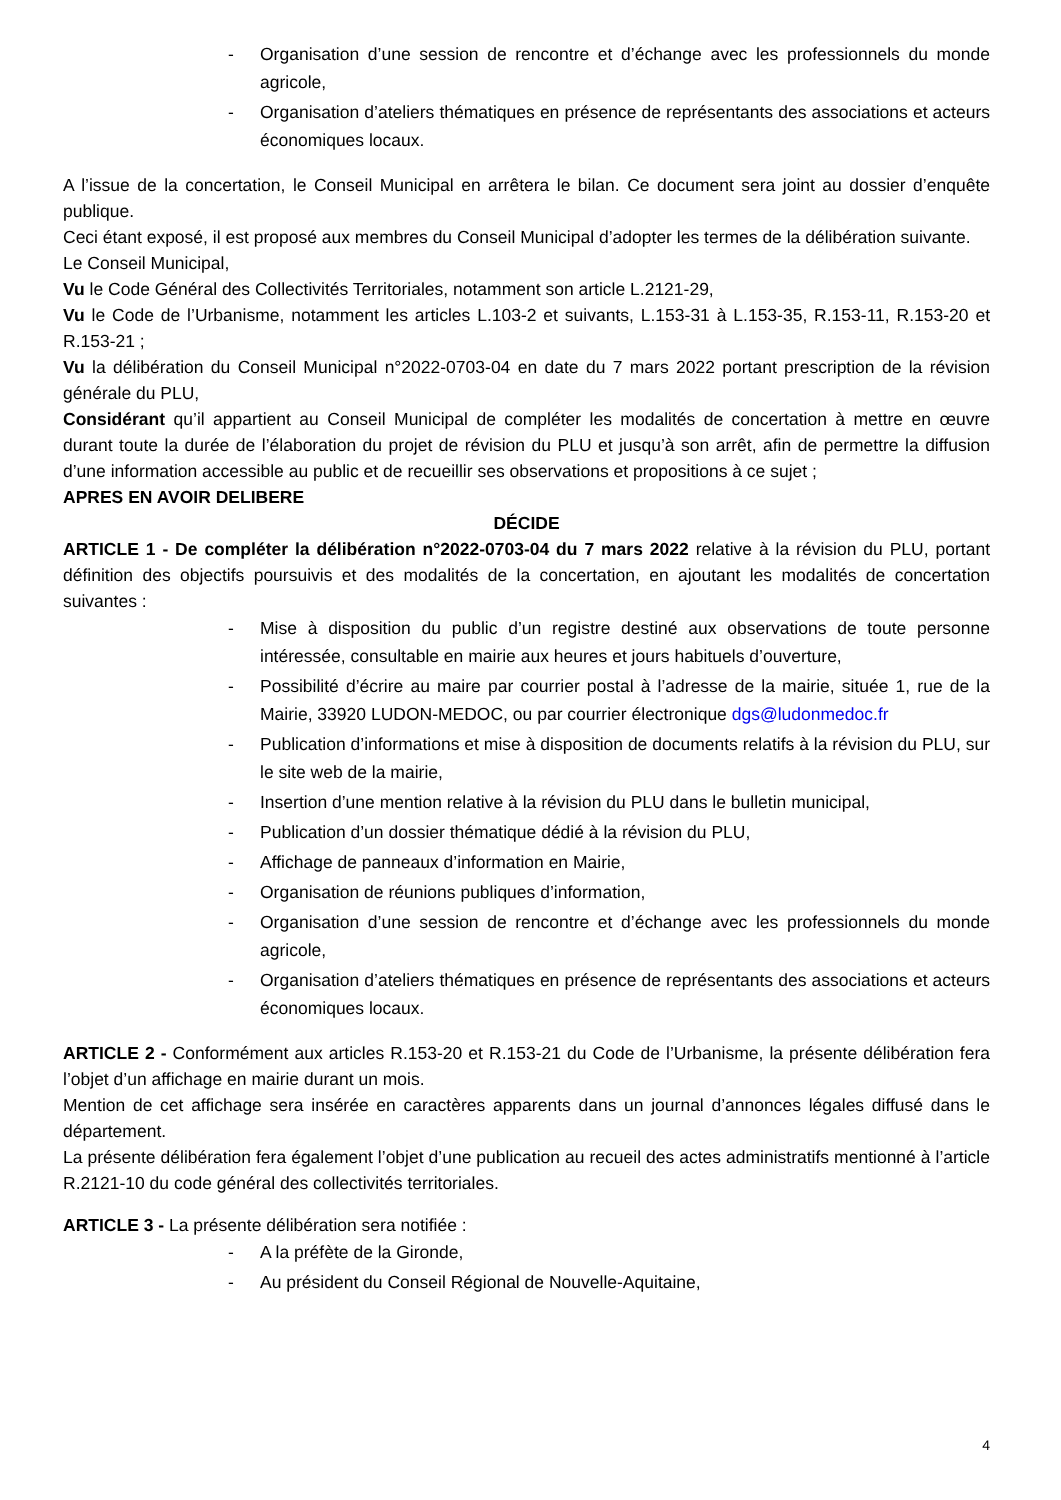- Organisation d’une session de rencontre et d’échange avec les professionnels du monde agricole,
- Organisation d’ateliers thématiques en présence de représentants des associations et acteurs économiques locaux.
A l’issue de la concertation, le Conseil Municipal en arrêtera le bilan. Ce document sera joint au dossier d’enquête publique.
Ceci étant exposé, il est proposé aux membres du Conseil Municipal d’adopter les termes de la délibération suivante.
Le Conseil Municipal,
Vu le Code Général des Collectivités Territoriales, notamment son article L.2121-29,
Vu le Code de l’Urbanisme, notamment les articles L.103-2 et suivants, L.153-31 à L.153-35, R.153-11, R.153-20 et R.153-21 ;
Vu la délibération du Conseil Municipal n°2022-0703-04 en date du 7 mars 2022 portant prescription de la révision générale du PLU,
Considérant qu’il appartient au Conseil Municipal de compléter les modalités de concertation à mettre en œuvre durant toute la durée de l’élaboration du projet de révision du PLU et jusqu’à son arrêt, afin de permettre la diffusion d’une information accessible au public et de recueillir ses observations et propositions à ce sujet ;
APRES EN AVOIR DELIBERE
DÉCIDE
ARTICLE 1 - De compléter la délibération n°2022-0703-04 du 7 mars 2022 relative à la révision du PLU, portant définition des objectifs poursuivis et des modalités de la concertation, en ajoutant les modalités de concertation suivantes :
- Mise à disposition du public d’un registre destiné aux observations de toute personne intéressée, consultable en mairie aux heures et jours habituels d’ouverture,
- Possibilité d’écrire au maire par courrier postal à l’adresse de la mairie, située 1, rue de la Mairie, 33920 LUDON-MEDOC, ou par courrier électronique dgs@ludonmedoc.fr
- Publication d’informations et mise à disposition de documents relatifs à la révision du PLU, sur le site web de la mairie,
- Insertion d’une mention relative à la révision du PLU dans le bulletin municipal,
- Publication d’un dossier thématique dédié à la révision du PLU,
- Affichage de panneaux d’information en Mairie,
- Organisation de réunions publiques d’information,
- Organisation d’une session de rencontre et d’échange avec les professionnels du monde agricole,
- Organisation d’ateliers thématiques en présence de représentants des associations et acteurs économiques locaux.
ARTICLE 2 - Conformément aux articles R.153-20 et R.153-21 du Code de l’Urbanisme, la présente délibération fera l’objet d’un affichage en mairie durant un mois.
Mention de cet affichage sera insérée en caractères apparents dans un journal d’annonces légales diffusé dans le département.
La présente délibération fera également l’objet d’une publication au recueil des actes administratifs mentionné à l’article R.2121-10 du code général des collectivités territoriales.
ARTICLE 3 - La présente délibération sera notifiée :
- A la préfète de la Gironde,
- Au président du Conseil Régional de Nouvelle-Aquitaine,
4